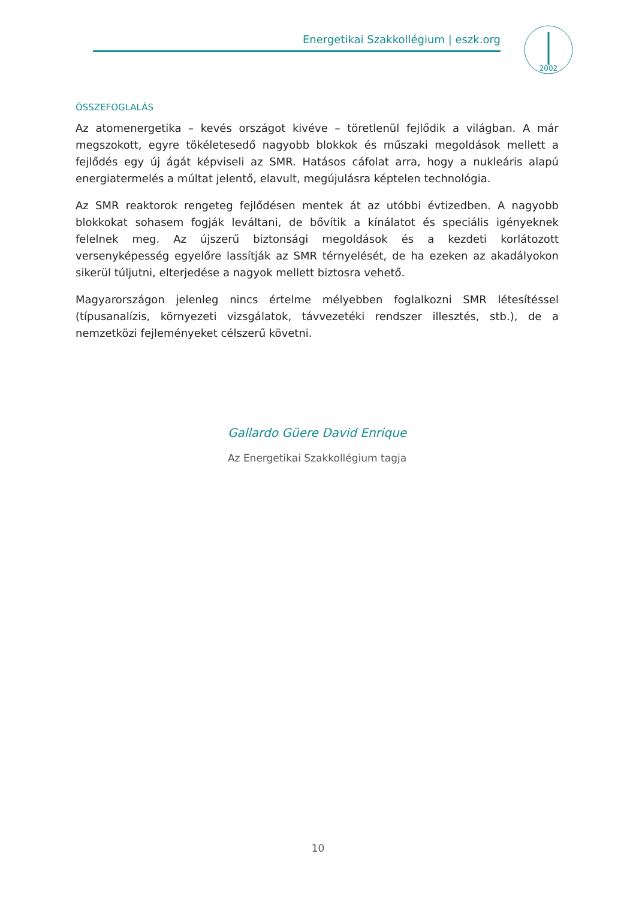Energetikai Szakkollégium | eszk.org
2002
ÖSSZEFOGLALÁS
Az atomenergetika – kevés országot kivéve – töretlenül fejlődik a világban. A már megszokott, egyre tökéletesedő nagyobb blokkok és műszaki megoldások mellett a fejlődés egy új ágát képviseli az SMR. Hatásos cáfolat arra, hogy a nukleáris alapú energiatermelés a múltat jelentő, elavult, megújulásra képtelen technológia.
Az SMR reaktorok rengeteg fejlődésen mentek át az utóbbi évtizedben. A nagyobb blokkokat sohasem fogják leváltani, de bővítik a kínálatot és speciális igényeknek felelnek meg. Az újszerű biztonsági megoldások és a kezdeti korlátozott versenyképesség egyelőre lassítják az SMR térnyelését, de ha ezeken az akadályokon sikerül túljutni, elterjedése a nagyok mellett biztosra vehető.
Magyarországon jelenleg nincs értelme mélyebben foglalkozni SMR létesítéssel (típusanalízis, környezeti vizsgálatok, távvezetéki rendszer illesztés, stb.), de a nemzetközi fejleményeket célszerű követni.
Gallardo Güere David Enrique
Az Energetikai Szakkollégium tagja
10